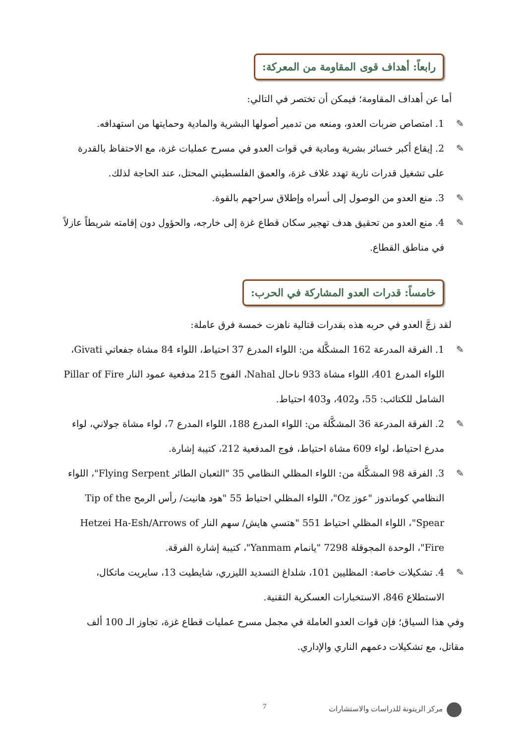رابعاً: أهداف قوى المقاومة من المعركة:
أما عن أهداف المقاومة؛ فيمكن أن تختصر في التالي:
✎ 1. امتصاص ضربات العدو، ومنعه من تدمير أصولها البشرية والمادية وحمايتها من استهدافه.
✎ 2. إيقاع أكبر خسائر بشرية ومادية في قوات العدو في مسرح عمليات غزة، مع الاحتفاظ بالقدرة على تشغيل قدرات نارية تهدد غلاف غزة، والعمق الفلسطيني المحتل، عند الحاجة لذلك.
✎ 3. منع العدو من الوصول إلى أسراه وإطلاق سراحهم بالقوة.
✎ 4. منع العدو من تحقيق هدف تهجير سكان قطاع غزة إلى خارجه، والحؤول دون إقامته شريطاً عازلاً في مناطق القطاع.
خامساً: قدرات العدو المشاركة في الحرب:
لقد زجَّ العدو في حربه هذه بقدرات قتالية ناهزت خمسة فرق عاملة:
✎ 1. الفرقة المدرعة 162 المشكَّلة من: اللواء المدرع 37 احتياط، اللواء 84 مشاة جفعاتي Givati، اللواء المدرع 401، اللواء مشاة 933 ناحال Nahal، الفوج 215 مدفعية عمود النار Pillar of Fire الشامل للكتائب: 55، و402، و403 احتياط.
✎ 2. الفرقة المدرعة 36 المشكَّلة من: اللواء المدرع 188، اللواء المدرع 7، لواء مشاة جولاني، لواء مدرع احتياط، لواء 609 مشاة احتياط، فوج المدفعية 212، كتيبة إشارة.
✎ 3. الفرقة 98 المشكَّلة من: اللواء المظلي النظامي 35 "الثعبان الطائر Flying Serpent"، اللواء النظامي كوماندوز "عوز Oz"، اللواء المظلي احتياط 55 "هود هانيت/ رأس الرمح Tip of the Spear"، اللواء المظلي احتياط 551 "هتسي هايش/ سهم النار Hetzei Ha-Esh/Arrows of Fire"، الوحدة المجوقلة 7298 "يانمام Yanmam"، كتيبة إشارة الفرقة.
✎ 4. تشكيلات خاصة: المظليين 101، شلداغ التسديد الليزري، شايطيت 13، سايريت ماتكال، الاستطلاع 846، الاستخبارات العسكرية التقنية.
وفي هذا السياق؛ فإن قوات العدو العاملة في مجمل مسرح عمليات قطاع غزة، تجاوز الـ 100 ألف مقاتل، مع تشكيلات دعمهم الناري والإداري.
مركز الزيتونة للدراسات والاستشارات 7